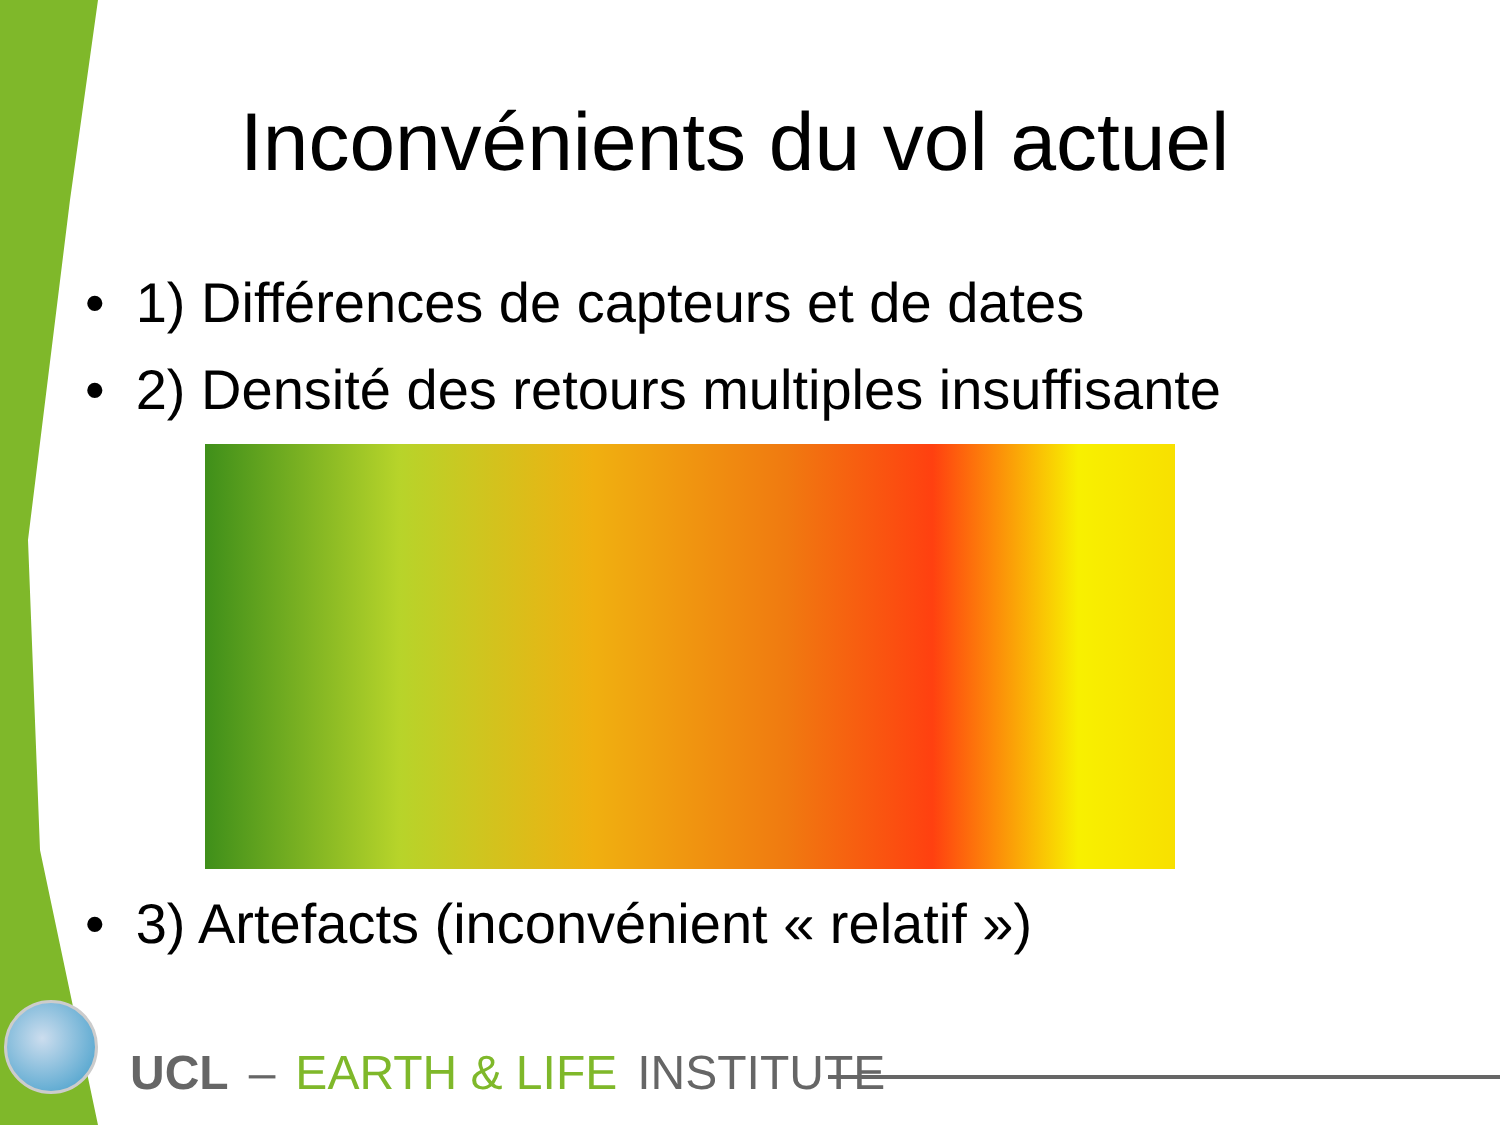Inconvénients du vol actuel
• 1) Différences de capteurs et de dates
• 2) Densité des retours multiples insuffisante
• 3) Artefacts (inconvénient « relatif »)
UCL – EARTH & LIFE INSTITUTE